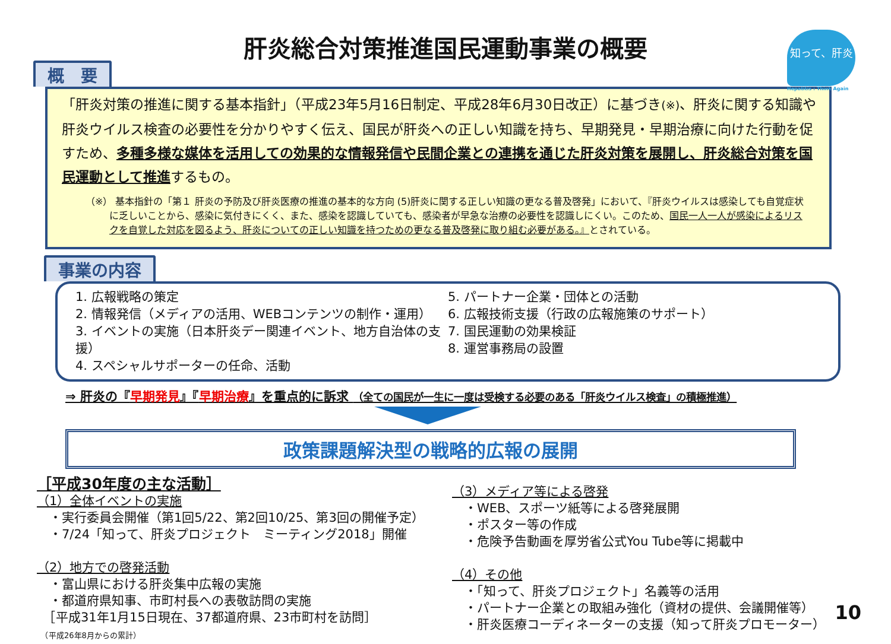肝炎総合対策推進国民運動事業の概要
知って、肝炎
Hepatitis : Think Again
概　要
「肝炎対策の推進に関する基本指針」（平成23年5月16日制定、平成28年6月30日改正）に基づき(※)、肝炎に関する知識や肝炎ウイルス検査の必要性を分かりやすく伝え、国民が肝炎への正しい知識を持ち、早期発見・早期治療に向けた行動を促すため、多種多様な媒体を活用しての効果的な情報発信や民間企業との連携を通じた肝炎対策を展開し、肝炎総合対策を国民運動として推進するもの。
（※） 基本指針の「第１ 肝炎の予防及び肝炎医療の推進の基本的な方向 (5)肝炎に関する正しい知識の更なる普及啓発」において、『肝炎ウイルスは感染しても自覚症状に乏しいことから、感染に気付きにくく、また、感染を認識していても、感染者が早急な治療の必要性を認識しにくい。このため、国民一人一人が感染によるリスクを自覚した対応を図るよう、肝炎についての正しい知識を持つための更なる普及啓発に取り組む必要がある。』とされている。
事業の内容
1. 広報戦略の策定
2. 情報発信（メディアの活用、WEBコンテンツの制作・運用）
3. イベントの実施（日本肝炎デー関連イベント、地方自治体の支援）
4. スペシャルサポーターの任命、活動
5. パートナー企業・団体との活動
6. 広報技術支援（行政の広報施策のサポート）
7. 国民運動の効果検証
8. 運営事務局の設置
⇒ 肝炎の『早期発見』『早期治療』を重点的に訴求 （全ての国民が一生に一度は受検する必要のある「肝炎ウイルス検査」の積極推進）
政策課題解決型の戦略的広報の展開
［平成30年度の主な活動］
（1）全体イベントの実施
　・実行委員会開催（第1回5/22、第2回10/25、第3回の開催予定）
　・7/24「知って、肝炎プロジェクト　ミーティング2018」開催
（2）地方での啓発活動
　・富山県における肝炎集中広報の実施
　・都道府県知事、市町村長への表敬訪問の実施
　［平成31年1月15日現在、37都道府県、23市町村を訪問］
　（平成26年8月からの累計）
（3）メディア等による啓発
　・WEB、スポーツ紙等による啓発展開
　・ポスター等の作成
　・危険予告動画を厚労省公式You Tube等に掲載中
（4）その他
　・「知って、肝炎プロジェクト」名義等の活用
　・パートナー企業との取組み強化（資材の提供、会議開催等）
　・肝炎医療コーディネーターの支援（知って肝炎プロモーター）
10